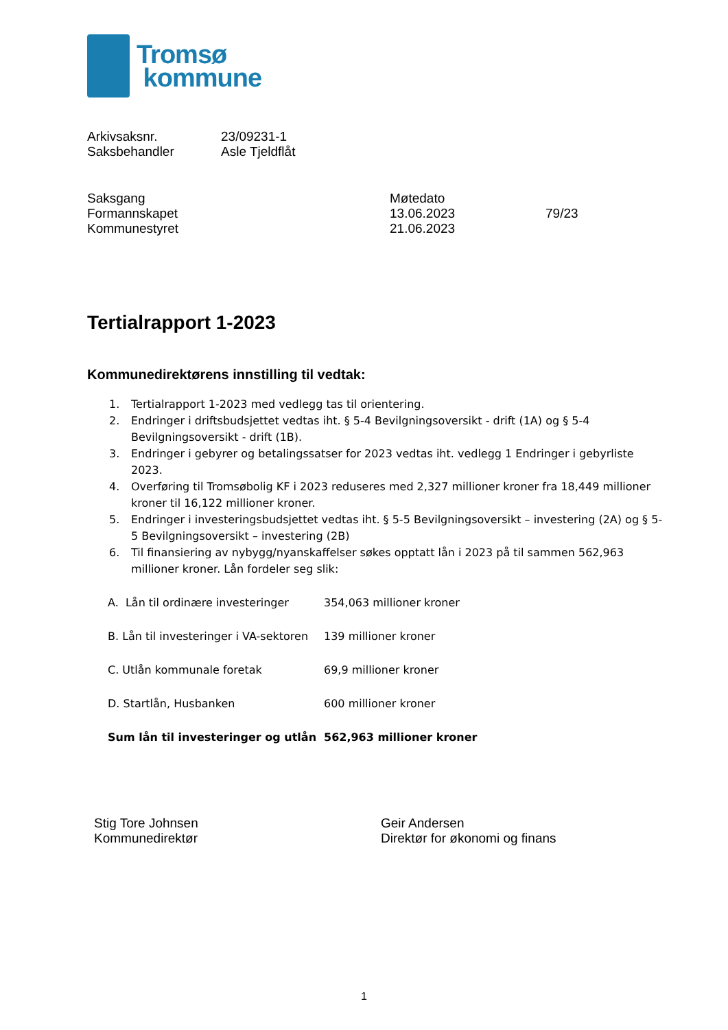Tromsø
kommune
| Arkivsaksnr. | 23/09231-1 |
| Saksbehandler | Asle Tjeldflåt |
| Saksgang | Møtedato | |
| Formannskapet | 13.06.2023 | 79/23 |
| Kommunestyret | 21.06.2023 | |
Tertialrapport 1-2023
Kommunedirektørens innstilling til vedtak:
1. Tertialrapport 1-2023 med vedlegg tas til orientering.
2. Endringer i driftsbudsjettet vedtas iht. § 5-4 Bevilgningsoversikt - drift (1A) og § 5-4 Bevilgningsoversikt - drift (1B).
3. Endringer i gebyrer og betalingssatser for 2023 vedtas iht. vedlegg 1 Endringer i gebyrliste 2023.
4. Overføring til Tromsøbolig KF i 2023 reduseres med 2,327 millioner kroner fra 18,449 millioner kroner til 16,122 millioner kroner.
5. Endringer i investeringsbudsjettet vedtas iht. § 5-5 Bevilgningsoversikt – investering (2A) og § 5-5 Bevilgningsoversikt – investering (2B)
6. Til finansiering av nybygg/nyanskaffelser søkes opptatt lån i 2023 på til sammen 562,963 millioner kroner. Lån fordeler seg slik:
| A. Lån til ordinære investeringer | 354,063 millioner kroner |
| B. Lån til investeringer i VA-sektoren | 139 millioner kroner |
| C. Utlån kommunale foretak | 69,9 millioner kroner |
| D. Startlån, Husbanken | 600 millioner kroner |
| Sum lån til investeringer og utlån | 562,963 millioner kroner |
| Stig Tore Johnsen | Geir Andersen |
| Kommunedirektør | Direktør for økonomi og finans |
1